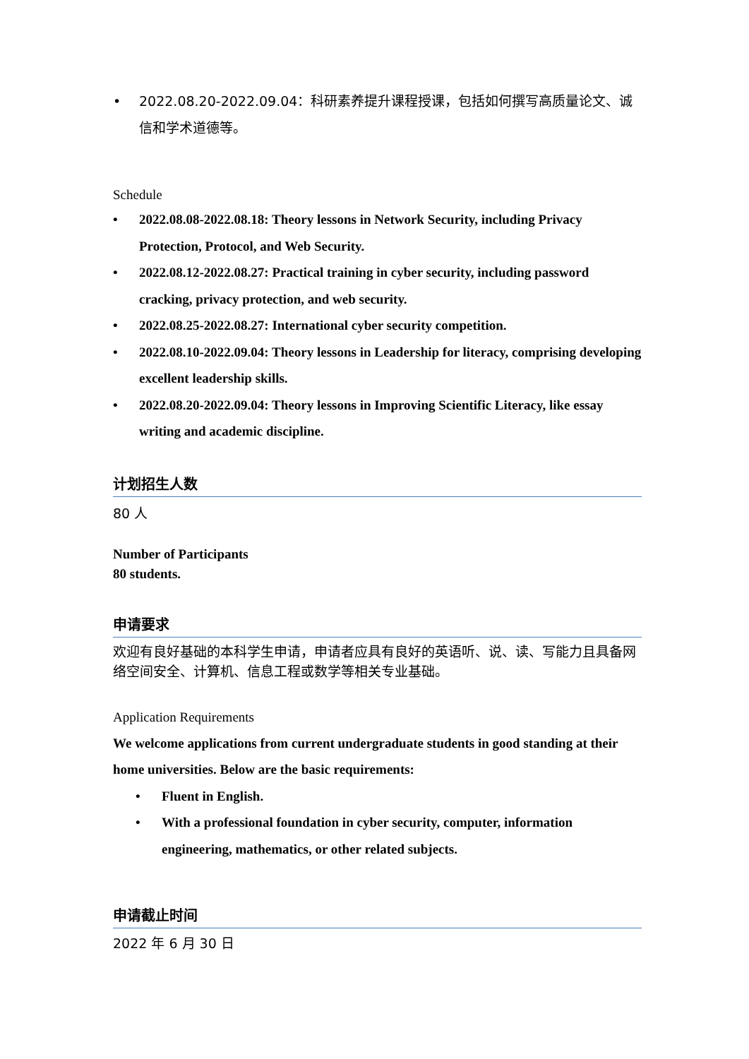• 2022.08.20-2022.09.04：科研素养提升课程授课，包括如何撰写高质量论文、诚信和学术道德等。
Schedule
• 2022.08.08-2022.08.18: Theory lessons in Network Security, including Privacy Protection, Protocol, and Web Security.
• 2022.08.12-2022.08.27: Practical training in cyber security, including password cracking, privacy protection, and web security.
• 2022.08.25-2022.08.27: International cyber security competition.
• 2022.08.10-2022.09.04: Theory lessons in Leadership for literacy, comprising developing excellent leadership skills.
• 2022.08.20-2022.09.04: Theory lessons in Improving Scientific Literacy, like essay writing and academic discipline.
计划招生人数
80 人
Number of Participants
80 students.
申请要求
欢迎有良好基础的本科学生申请，申请者应具有良好的英语听、说、读、写能力且具备网络空间安全、计算机、信息工程或数学等相关专业基础。
Application Requirements
We welcome applications from current undergraduate students in good standing at their home universities. Below are the basic requirements:
• Fluent in English.
• With a professional foundation in cyber security, computer, information engineering, mathematics, or other related subjects.
申请截止时间
2022 年 6 月 30 日